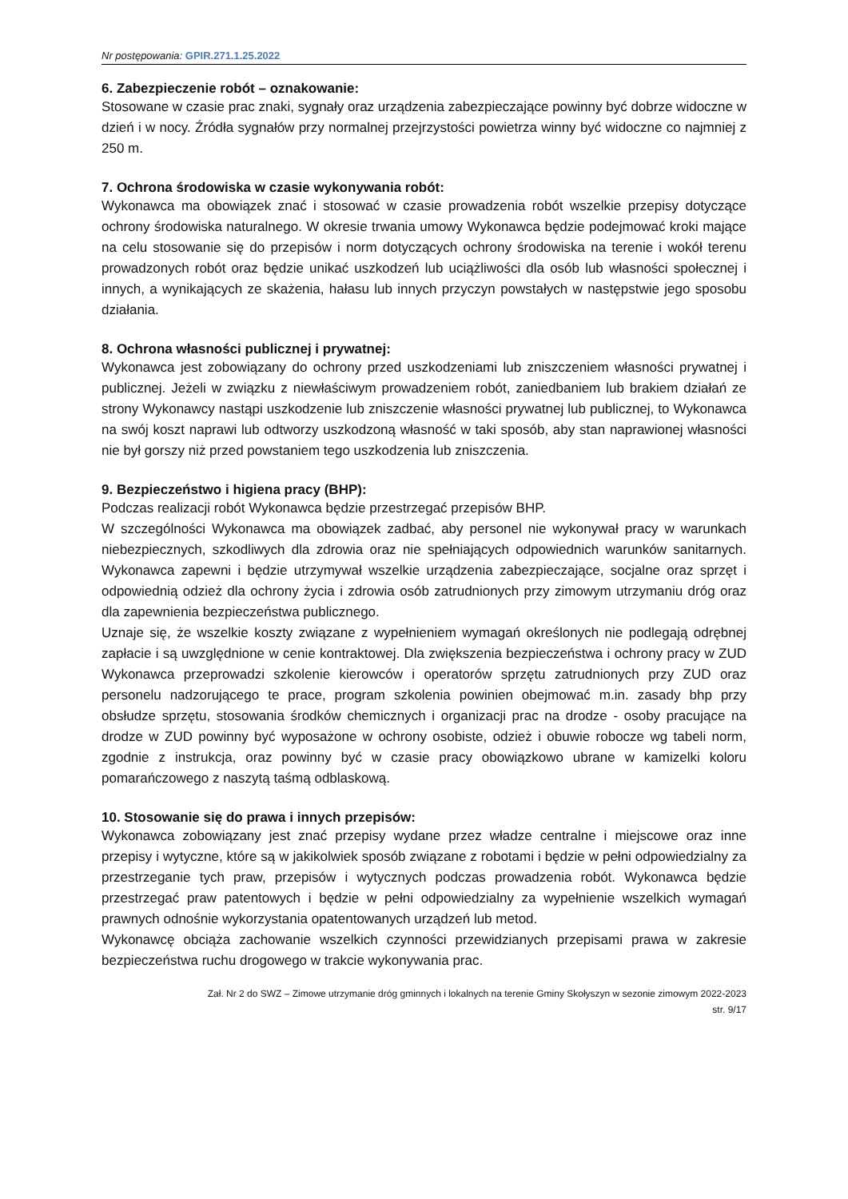Nr postępowania: GPIR.271.1.25.2022
6. Zabezpieczenie robót – oznakowanie:
Stosowane w czasie prac znaki, sygnały oraz urządzenia zabezpieczające powinny być dobrze widoczne w dzień i w nocy. Źródła sygnałów przy normalnej przejrzystości powietrza winny być widoczne co najmniej z 250 m.
7. Ochrona środowiska w czasie wykonywania robót:
Wykonawca ma obowiązek znać i stosować w czasie prowadzenia robót wszelkie przepisy dotyczące ochrony środowiska naturalnego. W okresie trwania umowy Wykonawca będzie podejmować kroki mające na celu stosowanie się do przepisów i norm dotyczących ochrony środowiska na terenie i wokół terenu prowadzonych robót oraz będzie unikać uszkodzeń lub uciążliwości dla osób lub własności społecznej i innych, a wynikających ze skażenia, hałasu lub innych przyczyn powstałych w następstwie jego sposobu działania.
8. Ochrona własności publicznej i prywatnej:
Wykonawca jest zobowiązany do ochrony przed uszkodzeniami lub zniszczeniem własności prywatnej i publicznej. Jeżeli w związku z niewłaściwym prowadzeniem robót, zaniedbaniem lub brakiem działań ze strony Wykonawcy nastąpi uszkodzenie lub zniszczenie własności prywatnej lub publicznej, to Wykonawca na swój koszt naprawi lub odtworzy uszkodzoną własność w taki sposób, aby stan naprawionej własności nie był gorszy niż przed powstaniem tego uszkodzenia lub zniszczenia.
9. Bezpieczeństwo i higiena pracy (BHP):
Podczas realizacji robót Wykonawca będzie przestrzegać przepisów BHP.
W szczególności Wykonawca ma obowiązek zadbać, aby personel nie wykonywał pracy w warunkach niebezpiecznych, szkodliwych dla zdrowia oraz nie spełniających odpowiednich warunków sanitarnych. Wykonawca zapewni i będzie utrzymywał wszelkie urządzenia zabezpieczające, socjalne oraz sprzęt i odpowiednią odzież dla ochrony życia i zdrowia osób zatrudnionych przy zimowym utrzymaniu dróg oraz dla zapewnienia bezpieczeństwa publicznego.
Uznaje się, że wszelkie koszty związane z wypełnieniem wymagań określonych nie podlegają odrębnej zapłacie i są uwzględnione w cenie kontraktowej. Dla zwiększenia bezpieczeństwa i ochrony pracy w ZUD Wykonawca przeprowadzi szkolenie kierowców i operatorów sprzętu zatrudnionych przy ZUD oraz personelu nadzorującego te prace, program szkolenia powinien obejmować m.in. zasady bhp przy obsłudze sprzętu, stosowania środków chemicznych i organizacji prac na drodze - osoby pracujące na drodze w ZUD powinny być wyposażone w ochrony osobiste, odzież i obuwie robocze wg tabeli norm, zgodnie z instrukcja, oraz powinny być w czasie pracy obowiązkowo ubrane w kamizelki koloru pomarańczowego z naszytą taśmą odblaskową.
10. Stosowanie się do prawa i innych przepisów:
Wykonawca zobowiązany jest znać przepisy wydane przez władze centralne i miejscowe oraz inne przepisy i wytyczne, które są w jakikolwiek sposób związane z robotami i będzie w pełni odpowiedzialny za przestrzeganie tych praw, przepisów i wytycznych podczas prowadzenia robót. Wykonawca będzie przestrzegać praw patentowych i będzie w pełni odpowiedzialny za wypełnienie wszelkich wymagań prawnych odnośnie wykorzystania opatentowanych urządzeń lub metod.
Wykonawcę obciąża zachowanie wszelkich czynności przewidzianych przepisami prawa w zakresie bezpieczeństwa ruchu drogowego w trakcie wykonywania prac.
Zał. Nr 2 do SWZ – Zimowe utrzymanie dróg gminnych i lokalnych na terenie Gminy Skołyszyn w sezonie zimowym 2022-2023
str. 9/17